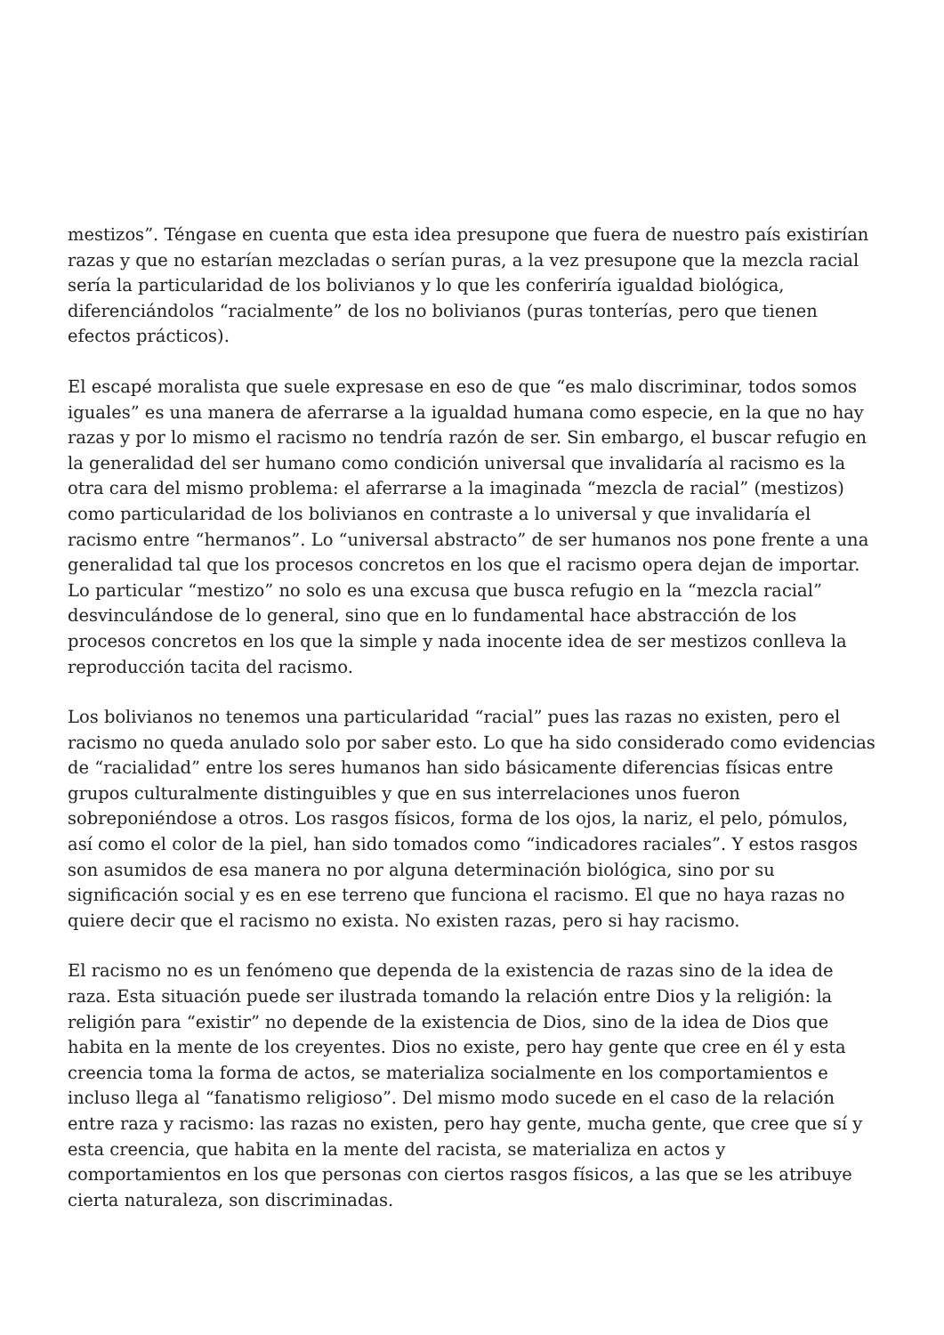mestizos”. Téngase en cuenta que esta idea presupone que fuera de nuestro país existirían razas y que no estarían mezcladas o serían puras, a la vez presupone que la mezcla racial sería la particularidad de los bolivianos y lo que les conferiría igualdad biológica, diferenciándolos “racialmente” de los no bolivianos (puras tonterías, pero que tienen efectos prácticos).
El escapé moralista que suele expresase en eso de que “es malo discriminar, todos somos iguales” es una manera de aferrarse a la igualdad humana como especie, en la que no hay razas y por lo mismo el racismo no tendría razón de ser. Sin embargo, el buscar refugio en la generalidad del ser humano como condición universal que invalidaría al racismo es la otra cara del mismo problema: el aferrarse a la imaginada “mezcla de racial” (mestizos) como particularidad de los bolivianos en contraste a lo universal y que invalidaría el racismo entre “hermanos”. Lo “universal abstracto” de ser humanos nos pone frente a una generalidad tal que los procesos concretos en los que el racismo opera dejan de importar. Lo particular “mestizo” no solo es una excusa que busca refugio en la “mezcla racial” desvinculándose de lo general, sino que en lo fundamental hace abstracción de los procesos concretos en los que la simple y nada inocente idea de ser mestizos conlleva la reproducción tacita del racismo.
Los bolivianos no tenemos una particularidad “racial” pues las razas no existen, pero el racismo no queda anulado solo por saber esto. Lo que ha sido considerado como evidencias de “racialidad” entre los seres humanos han sido básicamente diferencias físicas entre grupos culturalmente distinguibles y que en sus interrelaciones unos fueron sobreponiéndose a otros. Los rasgos físicos, forma de los ojos, la nariz, el pelo, pómulos, así como el color de la piel, han sido tomados como “indicadores raciales”. Y estos rasgos son asumidos de esa manera no por alguna determinación biológica, sino por su significación social y es en ese terreno que funciona el racismo. El que no haya razas no quiere decir que el racismo no exista. No existen razas, pero si hay racismo.
El racismo no es un fenómeno que dependa de la existencia de razas sino de la idea de raza. Esta situación puede ser ilustrada tomando la relación entre Dios y la religión: la religión para “existir” no depende de la existencia de Dios, sino de la idea de Dios que habita en la mente de los creyentes. Dios no existe, pero hay gente que cree en él y esta creencia toma la forma de actos, se materializa socialmente en los comportamientos e incluso llega al “fanatismo religioso”. Del mismo modo sucede en el caso de la relación entre raza y racismo: las razas no existen, pero hay gente, mucha gente, que cree que sí y esta creencia, que habita en la mente del racista, se materializa en actos y comportamientos en los que personas con ciertos rasgos físicos, a las que se les atribuye cierta naturaleza, son discriminadas.